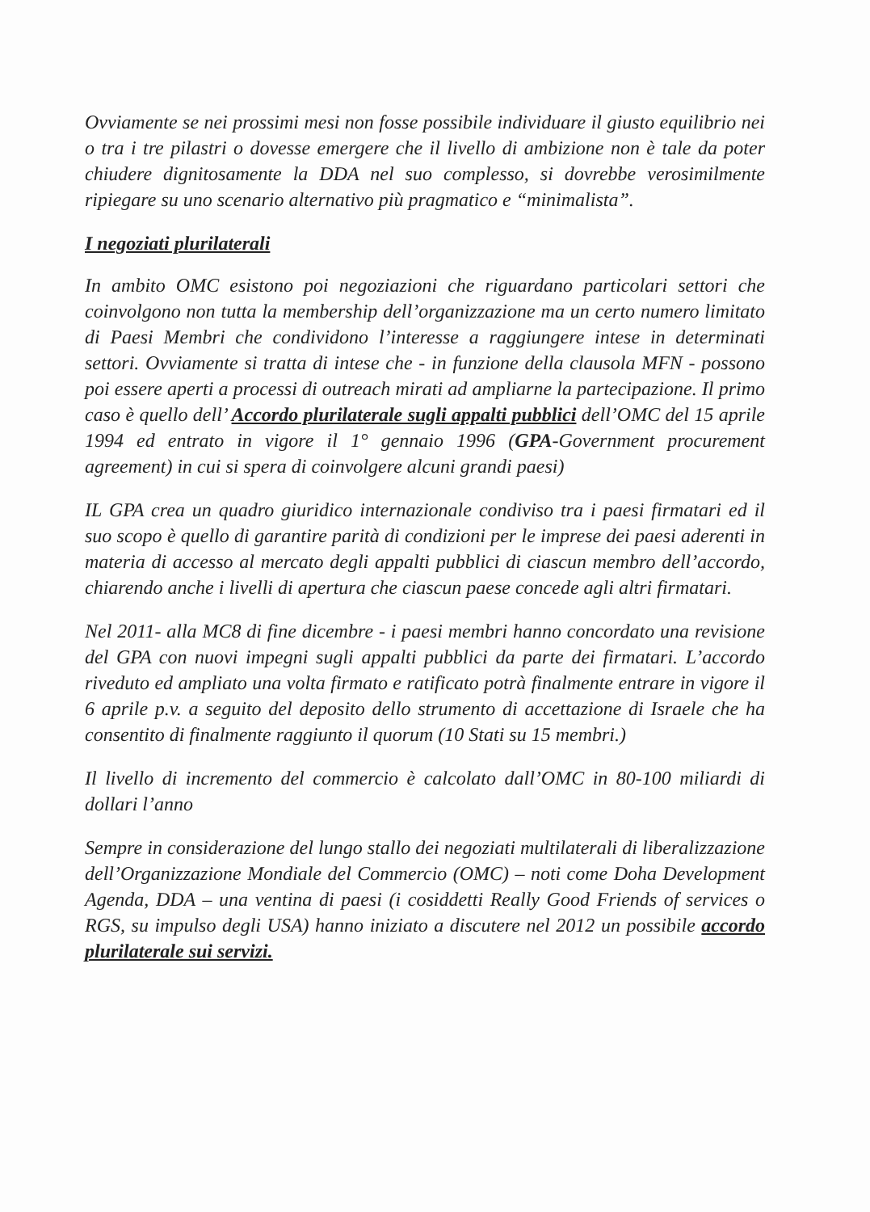Ovviamente se nei prossimi mesi non fosse possibile individuare il giusto equilibrio nei o tra i tre pilastri o dovesse emergere che il livello di ambizione non è tale da poter chiudere dignitosamente la DDA nel suo complesso, si dovrebbe verosimilmente ripiegare su uno scenario alternativo più pragmatico e “minimalista”.
I negoziati plurilaterali
In ambito OMC esistono poi negoziazioni che riguardano particolari settori che coinvolgono non tutta la membership dell’organizzazione ma un certo numero limitato di Paesi Membri che condividono l’interesse a raggiungere intese in determinati settori. Ovviamente si tratta di intese che - in funzione della clausola MFN - possono poi essere aperti a processi di outreach mirati ad ampliarne la partecipazione. Il primo caso è quello dell’ Accordo plurilaterale sugli appalti pubblici dell’OMC del 15 aprile 1994 ed entrato in vigore il 1° gennaio 1996 (GPA-Government procurement agreement) in cui si spera di coinvolgere alcuni grandi paesi)
IL GPA crea un quadro giuridico internazionale condiviso tra i paesi firmatari ed il suo scopo è quello di garantire parità di condizioni per le imprese dei paesi aderenti in materia di accesso al mercato degli appalti pubblici di ciascun membro dell’accordo, chiarendo anche i livelli di apertura che ciascun paese concede agli altri firmatari.
Nel 2011- alla MC8 di fine dicembre - i paesi membri hanno concordato una revisione del GPA con nuovi impegni sugli appalti pubblici da parte dei firmatari. L’accordo riveduto ed ampliato una volta firmato e ratificato potrà finalmente entrare in vigore il 6 aprile p.v. a seguito del deposito dello strumento di accettazione di Israele che ha consentito di finalmente raggiunto il quorum (10 Stati su 15 membri.)
Il livello di incremento del commercio è calcolato dall’OMC in 80-100 miliardi di dollari l’anno
Sempre in considerazione del lungo stallo dei negoziati multilaterali di liberalizzazione dell’Organizzazione Mondiale del Commercio (OMC) – noti come Doha Development Agenda, DDA – una ventina di paesi (i cosiddetti Really Good Friends of services o RGS, su impulso degli USA) hanno iniziato a discutere nel 2012 un possibile accordo plurilaterale sui servizi.